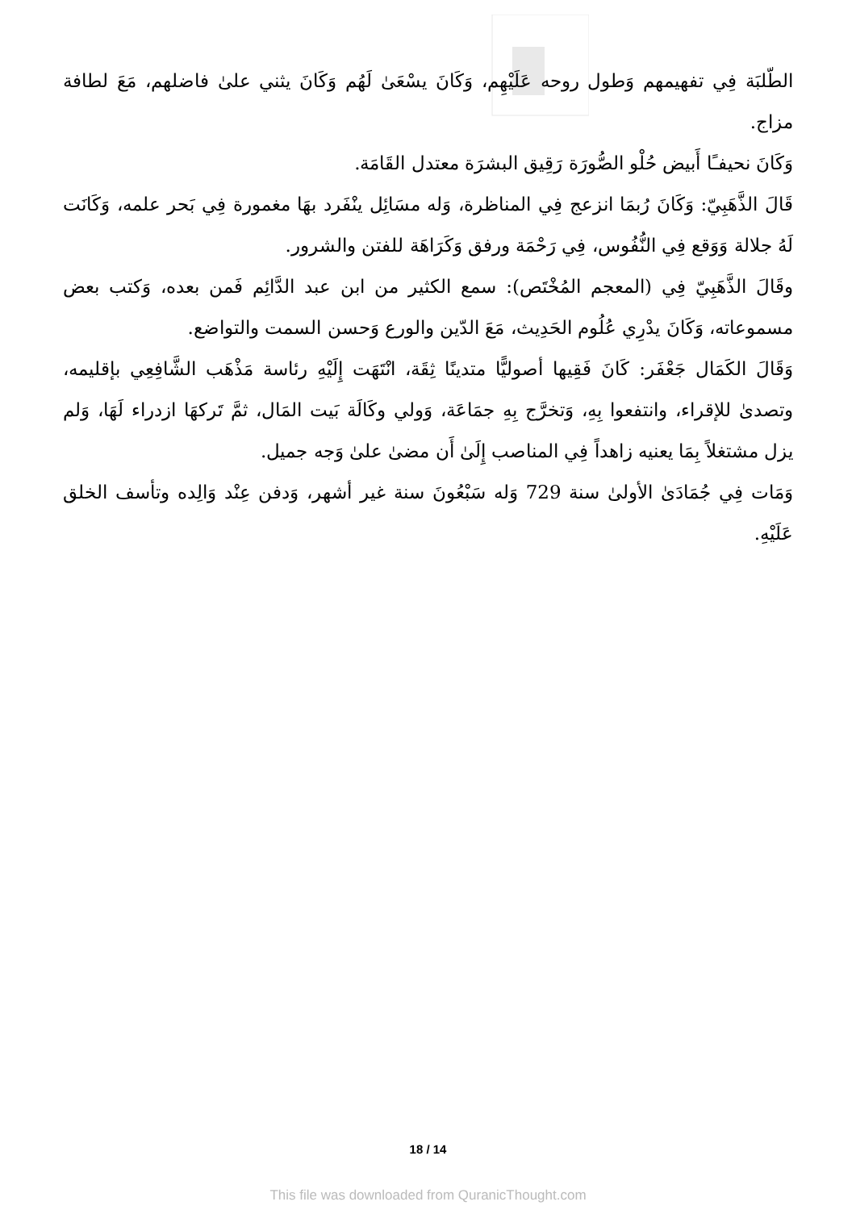الطّلبَة فِي تفهيمهم وَطول روحه عَلَيْهِم، وَكَانَ يسْعَىٰ لَهُم وَكَانَ يثني علىٰ فاضلهم، مَعَ لطافة مزاج.
وَكَانَ نحيفـًا أَبيض حُلْو الصُّورَة رَقِيق البشرَة معتدل القَامَة.
قَالَ الذَّهَبِيّ: وَكَانَ رُبمَا انزعج فِي المناظرة، وَله مسَائِل ينْفَرد بهَا مغمورة فِي بَحر علمه، وَكَانَت لَهُ جلالة وَوَقع فِي النُّفُوس، فِي رَحْمَة ورفق وَكَرَاهَة للفتن والشرور.
وقَالَ الذَّهَبِيّ فِي (المعجم المُخْتَص): سمع الكثير من ابن عبد الدَّائِم فَمن بعده، وَكتب بعض مسموعاته، وَكَانَ يدْرِي عُلُوم الحَدِيث، مَعَ الدّين والورع وَحسن السمت والتواضع.
وَقَالَ الكَمَال جَعْفَر: كَانَ فَقِيها أصوليًّا متدينًا ثِقَة، انْتَهَت إِلَيْهِ رئاسة مَذْهَب الشَّافِعِي بإقليمه، وتصدىٰ للإقراء، وانتفعوا بِهِ، وَتخرَّج بِهِ جمَاعَة، وَولي وكَالَة بَيت المَال، ثمَّ تَركهَا ازدراء لَهَا، وَلم يزل مشتغلاً بِمَا يعنيه زاهداً فِي المناصب إِلَىٰ أَن مضىٰ علىٰ وَجه جميل.
وَمَات فِي جُمَادَىٰ الأولىٰ سنة 729 وَله سَبْعُونَ سنة غير أشهر، وَدفن عِنْد وَالِده وتأسف الخلق عَلَيْهِ.
18 / 14
This file was downloaded from QuranicThought.com